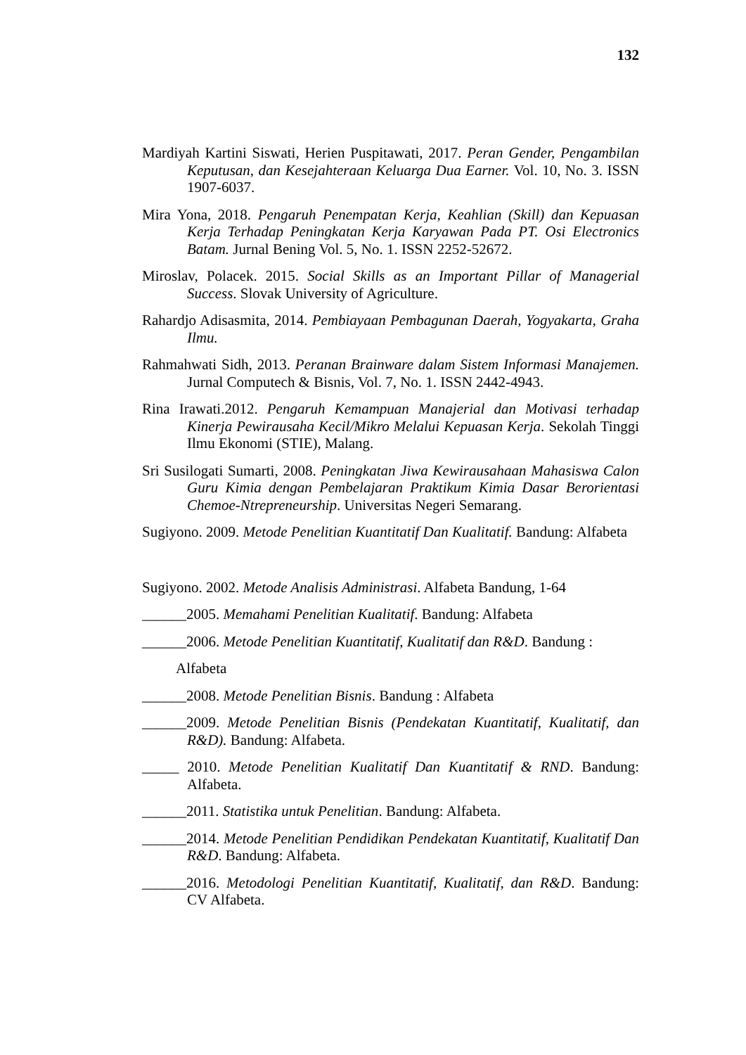132
Mardiyah Kartini Siswati, Herien Puspitawati, 2017. Peran Gender, Pengambilan Keputusan, dan Kesejahteraan Keluarga Dua Earner. Vol. 10, No. 3. ISSN 1907-6037.
Mira Yona, 2018. Pengaruh Penempatan Kerja, Keahlian (Skill) dan Kepuasan Kerja Terhadap Peningkatan Kerja Karyawan Pada PT. Osi Electronics Batam. Jurnal Bening Vol. 5, No. 1. ISSN 2252-52672.
Miroslav, Polacek. 2015. Social Skills as an Important Pillar of Managerial Success. Slovak University of Agriculture.
Rahardjo Adisasmita, 2014. Pembiayaan Pembagunan Daerah, Yogyakarta, Graha Ilmu.
Rahmahwati Sidh, 2013. Peranan Brainware dalam Sistem Informasi Manajemen. Jurnal Computech & Bisnis, Vol. 7, No. 1. ISSN 2442-4943.
Rina Irawati.2012. Pengaruh Kemampuan Manajerial dan Motivasi terhadap Kinerja Pewirausaha Kecil/Mikro Melalui Kepuasan Kerja. Sekolah Tinggi Ilmu Ekonomi (STIE), Malang.
Sri Susilogati Sumarti, 2008. Peningkatan Jiwa Kewirausahaan Mahasiswa Calon Guru Kimia dengan Pembelajaran Praktikum Kimia Dasar Berorientasi Chemoe-Ntrepreneurship. Universitas Negeri Semarang.
Sugiyono. 2009. Metode Penelitian Kuantitatif Dan Kualitatif. Bandung: Alfabeta
Sugiyono. 2002. Metode Analisis Administrasi. Alfabeta Bandung, 1-64
______2005. Memahami Penelitian Kualitatif. Bandung: Alfabeta
______2006. Metode Penelitian Kuantitatif, Kualitatif dan R&D. Bandung :
Alfabeta
______2008. Metode Penelitian Bisnis. Bandung : Alfabeta
______2009. Metode Penelitian Bisnis (Pendekatan Kuantitatif, Kualitatif, dan R&D). Bandung: Alfabeta.
_____ 2010. Metode Penelitian Kualitatif Dan Kuantitatif & RND. Bandung: Alfabeta.
______2011. Statistika untuk Penelitian. Bandung: Alfabeta.
______2014. Metode Penelitian Pendidikan Pendekatan Kuantitatif, Kualitatif Dan R&D. Bandung: Alfabeta.
______2016. Metodologi Penelitian Kuantitatif, Kualitatif, dan R&D. Bandung: CV Alfabeta.